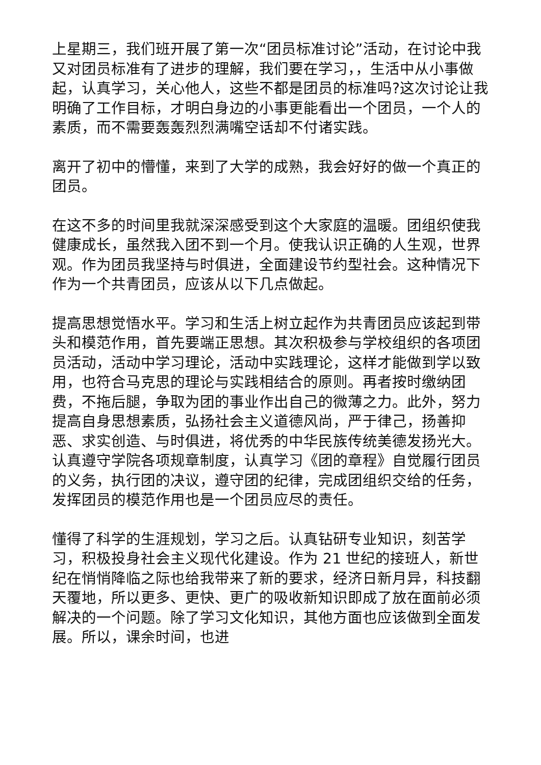上星期三，我们班开展了第一次“团员标准讨论”活动，在讨论中我又对团员标准有了进步的理解，我们要在学习，，生活中从小事做起，认真学习，关心他人，这些不都是团员的标准吗?这次讨论让我明确了工作目标，才明白身边的小事更能看出一个团员，一个人的素质，而不需要轰轰烈烈满嘴空话却不付诸实践。
离开了初中的懵懂，来到了大学的成熟，我会好好的做一个真正的团员。
在这不多的时间里我就深深感受到这个大家庭的温暖。团组织使我健康成长，虽然我入团不到一个月。使我认识正确的人生观，世界观。作为团员我坚持与时俱进，全面建设节约型社会。这种情况下作为一个共青团员，应该从以下几点做起。
提高思想觉悟水平。学习和生活上树立起作为共青团员应该起到带头和模范作用，首先要端正思想。其次积极参与学校组织的各项团员活动，活动中学习理论，活动中实践理论，这样才能做到学以致用，也符合马克思的理论与实践相结合的原则。再者按时缴纳团费，不拖后腿，争取为团的事业作出自己的微薄之力。此外，努力提高自身思想素质，弘扬社会主义道德风尚，严于律己，扬善抑恶、求实创造、与时俱进，将优秀的中华民族传统美德发扬光大。认真遵守学院各项规章制度，认真学习《团的章程》自觉履行团员的义务，执行团的决议，遵守团的纪律，完成团组织交给的任务，发挥团员的模范作用也是一个团员应尽的责任。
懂得了科学的生涯规划，学习之后。认真钻研专业知识，刻苦学习，积极投身社会主义现代化建设。作为 21 世纪的接班人，新世纪在悄悄降临之际也给我带来了新的要求，经济日新月异，科技翻天覆地，所以更多、更快、更广的吸收新知识即成了放在面前必须解决的一个问题。除了学习文化知识，其他方面也应该做到全面发展。所以，课余时间，也进